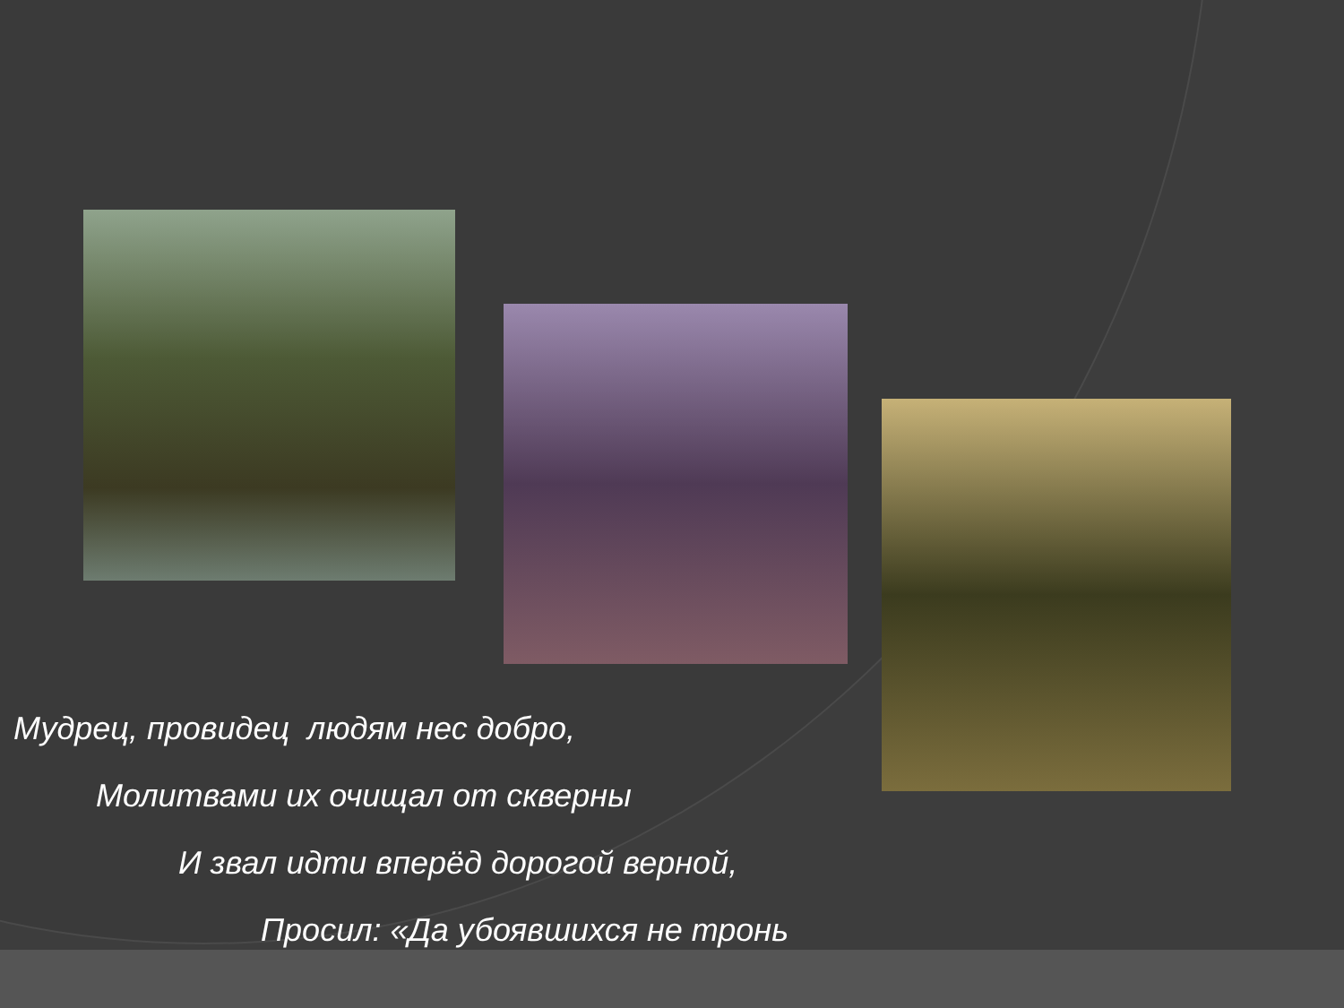Мудрец, провидец людям нес добро,
Молитвами их очищал от скверны
И звал идти вперёд дорогой верной,
Просил: «Да убоявшихся не тронь